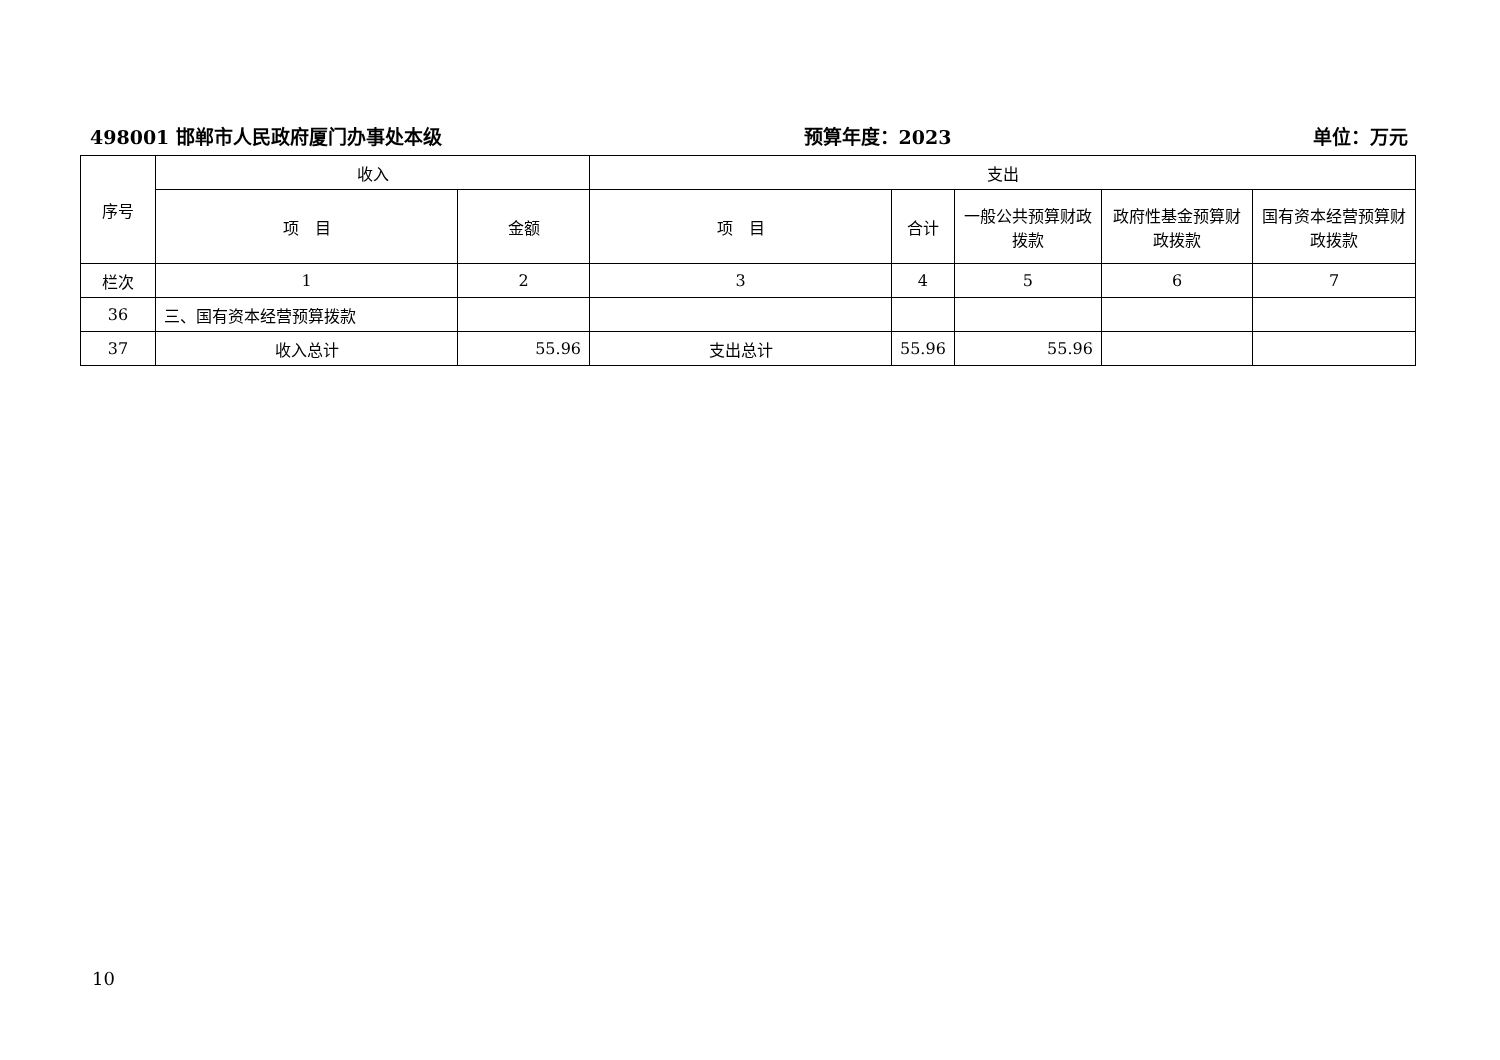498001 邯郸市人民政府厦门办事处本级 预算年度：2023 单位：万元
| 序号 | 收入 | | 支出 | | | | |
| --- | --- | --- | --- | --- | --- | --- | --- |
| | 项 目 | 金额 | 项 目 | 合计 | 一般公共预算财政拨款 | 政府性基金预算财政拨款 | 国有资本经营预算财政拨款 |
| 栏次 | 1 | 2 | 3 | 4 | 5 | 6 | 7 |
| 36 | 三、国有资本经营预算拨款 | | | | | | |
| 37 | 收入总计 | 55.96 | 支出总计 | 55.96 | 55.96 | | |
10